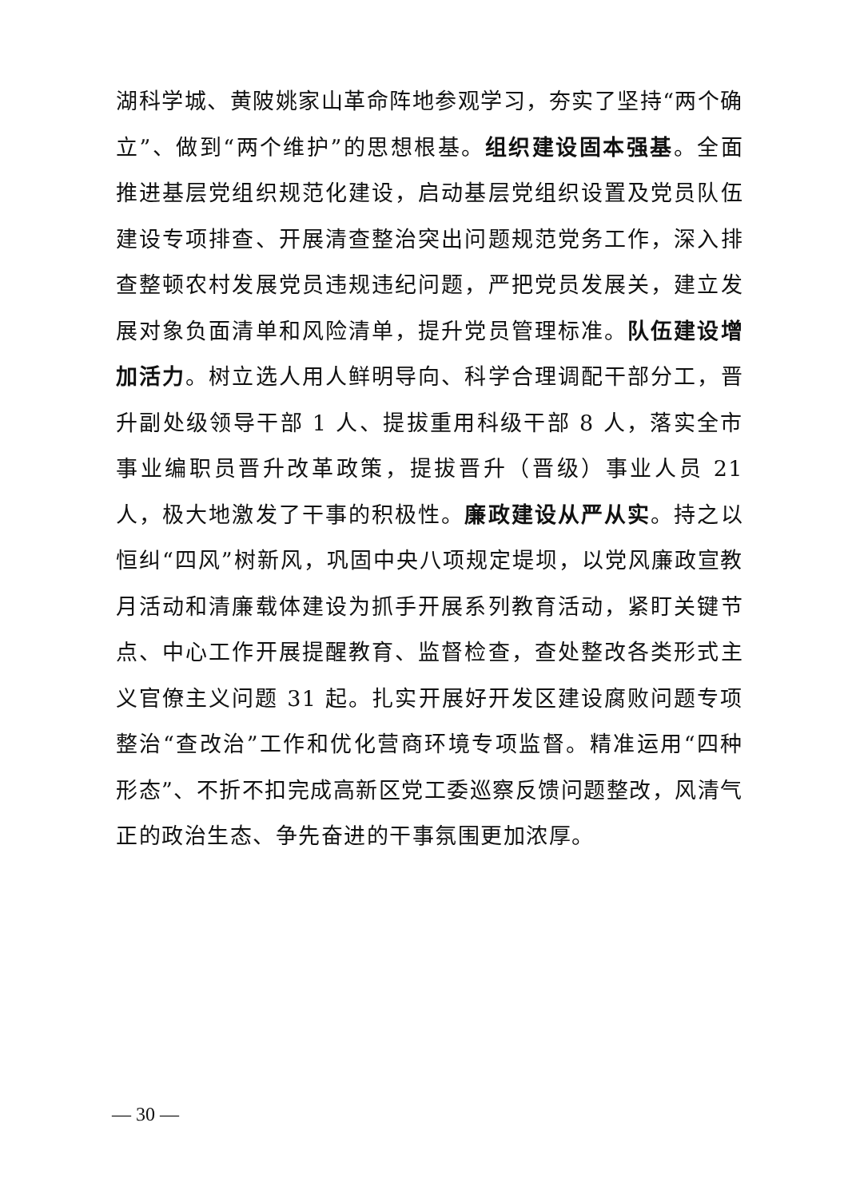湖科学城、黄陂姚家山革命阵地参观学习，夯实了坚持“两个确立”、做到“两个维护”的思想根基。组织建设固本强基。全面推进基层党组织规范化建设，启动基层党组织设置及党员队伍建设专项排查、开展清查整治突出问题规范党务工作，深入排查整顿农村发展党员违规违纪问题，严把党员发展关，建立发展对象负面清单和风险清单，提升党员管理标准。队伍建设增加活力。树立选人用人鲜明导向、科学合理调配干部分工，晋升副处级领导干部 1 人、提拔重用科级干部 8 人，落实全市事业编职员晋升改革政策，提拔晋升（晋级）事业人员 21 人，极大地激发了干事的积极性。廉政建设从严从实。持之以恒纠“四风”树新风，巩固中央八项规定堤坝，以党风廉政宣教月活动和清廉载体建设为抓手开展系列教育活动，紧盯关键节点、中心工作开展提醒教育、监督检查，查处整改各类形式主义官僚主义问题 31 起。扎实开展好开发区建设腐败问题专项整治“查改治”工作和优化营商环境专项监督。精准运用“四种形态”、不折不扣完成高新区党工委巡察反馈问题整改，风清气正的政治生态、争先奋进的干事氛围更加浓厚。
— 30 —